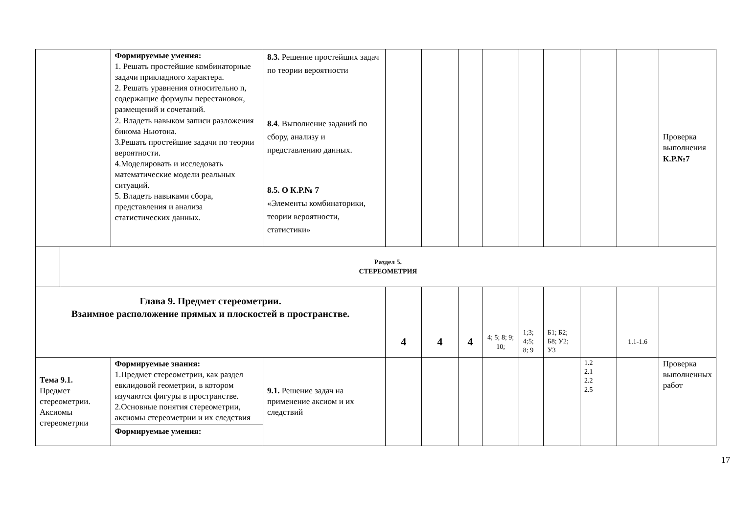| | | Формируемые умения: 1. Решать простейшие комбинаторные задачи прикладного характера. 2. Решать уравнения относительно n, содержащие формулы перестановок, размещений и сочетаний. 2. Владеть навыком записи разложения бинома Ньютона. 3.Решать простейшие задачи по теории вероятности. 4.Моделировать и исследовать математические модели реальных ситуаций. 5. Владеть навыками сбора, представления и анализа статистических данных. | 8.3. Решение простейших задач по теории вероятности 8.4 . Выполнение заданий по сбору, анализу и представлению данных. 8.5. О К.Р.№ 7 «Элементы комбинаторики, теории вероятности, статистики» | | | | | | | | | Проверка выполнения К.Р.№7 |
| | Раздел 5. СТЕРЕОМЕТРИЯ | | | | | | | | | | | |
| Глава 9. Предмет стереометрии. Взаимное расположение прямых и плоскостей в пространстве. | | | | | | | | | | | | |
| | | | | 4 | 4 | 4 | 4; 5; 8; 9; 10; | 1;3; 4;5; 8; 9 | Б1; Б2; Б8; У2; У3 | | 1.1-1.6 | |
| Тема 9.1. Предмет стереометрии. Аксиомы стереометрии | | Формируемые знания: 1.Предмет стереометрии, как раздел евклидовой геометрии, в котором изучаются фигуры в пространстве. 2.Основные понятия стереометрии, аксиомы стереометрии и их следствия Формируемые умения: | 9.1. Решение задач на применение аксиом и их следствий | | | | | | | 1.2 2.1 2.2 2.5 | | Проверка выполненных работ |
17